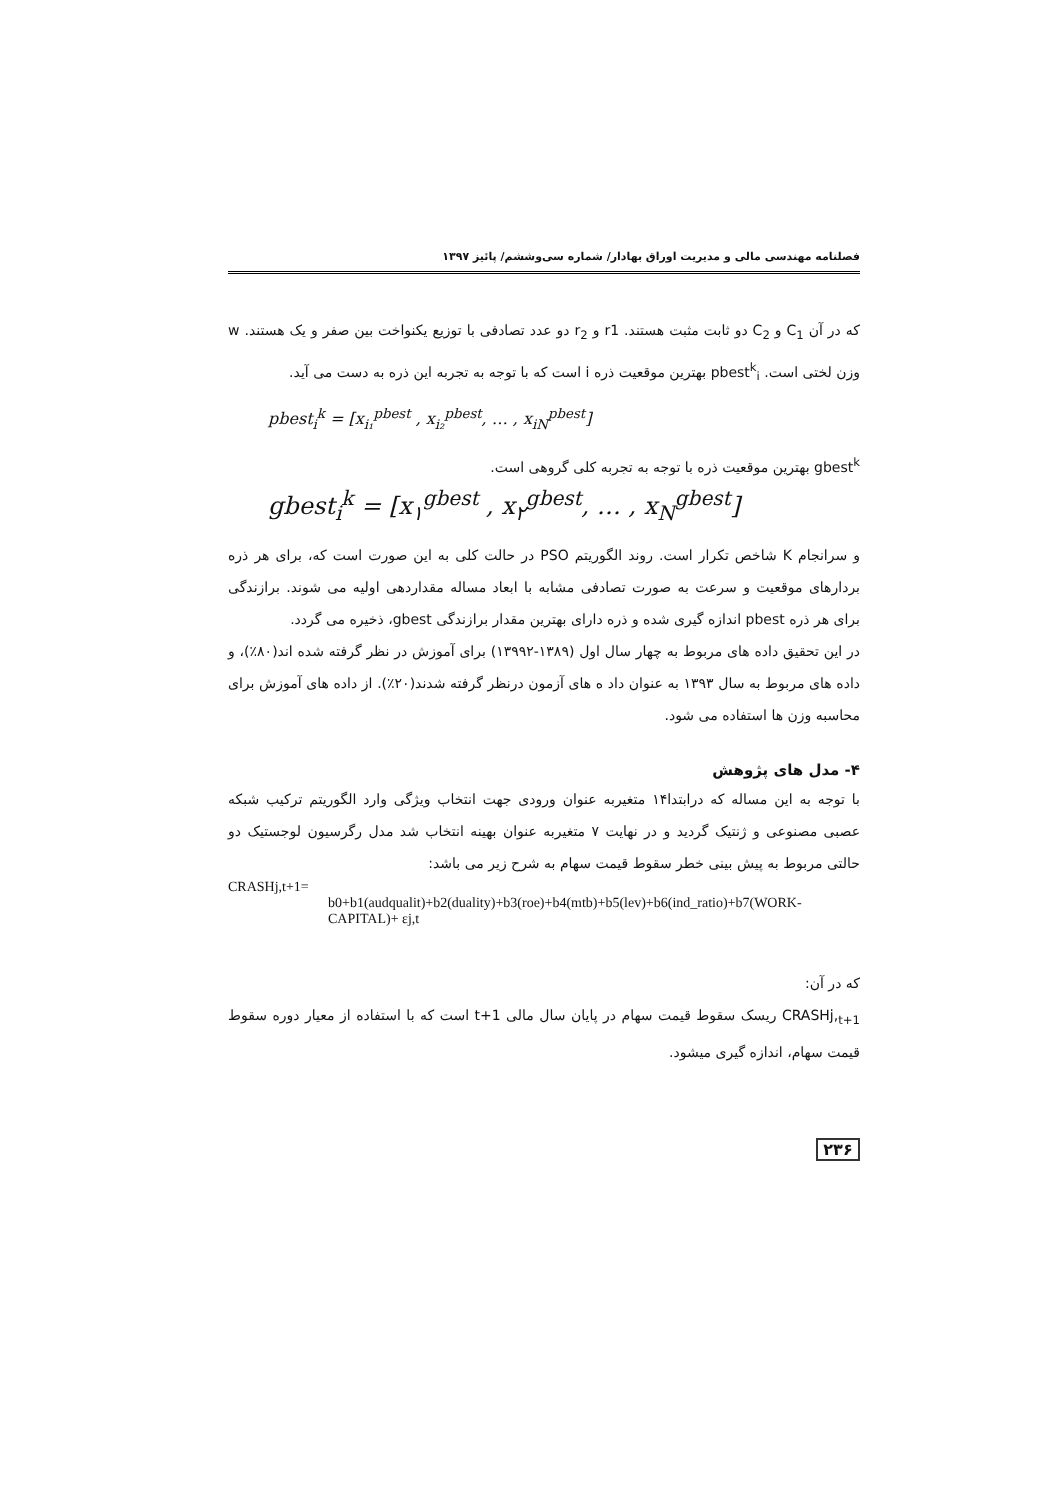فصلنامه مهندسی مالی و مدیریت اوراق بهادار/ شماره سی‌وششم/ پائیز ۱۳۹۷
که در آن C<sub>1</sub> و C<sub>2</sub> دو ثابت مثبت هستند. r1 و r<sub>2</sub> دو عدد تصادفی با توزیع یکنواخت بین صفر و یک هستند. w وزن لختی است. pbest<sup>k</sup><sub>i</sub> بهترین موقعیت ذره i است که با توجه به تجربه این ذره به دست می آید.
pbest<sub>i</sub><sup>k</sup> = [x<sub>i₁</sub><sup>pbest</sup> , x<sub>i₂</sub><sup>pbest</sup>, … , x<sub>iN</sub><sup>pbest</sup>]
gbest<sup>k</sup> بهترین موقعیت ذره با توجه به تجربه کلی گروهی است.
gbest<sub>i</sub><sup>k</sup> = [x<sub>۱</sub><sup>gbest</sup> , x<sub>۲</sub><sup>gbest</sup>, … , x<sub>N</sub><sup>gbest</sup>]
و سرانجام K شاخص تکرار است. روند الگوریتم PSO در حالت کلی به این صورت است که، برای هر ذره بردارهای موقعیت و سرعت به صورت تصادفی مشابه با ابعاد مساله مقداردهی اولیه می شوند. برازندگی برای هر ذره pbest اندازه گیری شده و ذره دارای بهترین مقدار برازندگی gbest، ذخیره می گردد.
در این تحقیق داده های مربوط به چهار سال اول (۱۳۸۹-۱۳۹۹۲) برای آموزش در نظر گرفته شده اند(۸۰٪)، و داده های مربوط به سال ۱۳۹۳ به عنوان داد ه های آزمون درنظر گرفته شدند(۲۰٪). از داده های آموزش برای محاسبه وزن ها استفاده می شود.
۴- مدل های پژوهش
با توجه به این مساله که درابتدا۱۴ متغیربه عنوان ورودی جهت انتخاب ویژگی وارد الگوریتم ترکیب شبکه عصبی مصنوعی و ژنتیک گردید و در نهایت ۷ متغیربه عنوان بهینه انتخاب شد مدل رگرسیون لوجستیک دو حالتی مربوط به پیش بینی خطر سقوط قیمت سهام به شرح زیر می باشد:
CRASHj,t+1=
b0+b1(audqualit)+b2(duality)+b3(roe)+b4(mtb)+b5(lev)+b6(ind_ratio)+b7(WORK-CAPITAL)+ εj,t
که در آن:
CRASHj,<sub>t+1</sub> ریسک سقوط قیمت سهام در پایان سال مالی t+1 است که با استفاده از معیار دوره سقوط قیمت سهام، اندازه گیری میشود.
۲۳۶